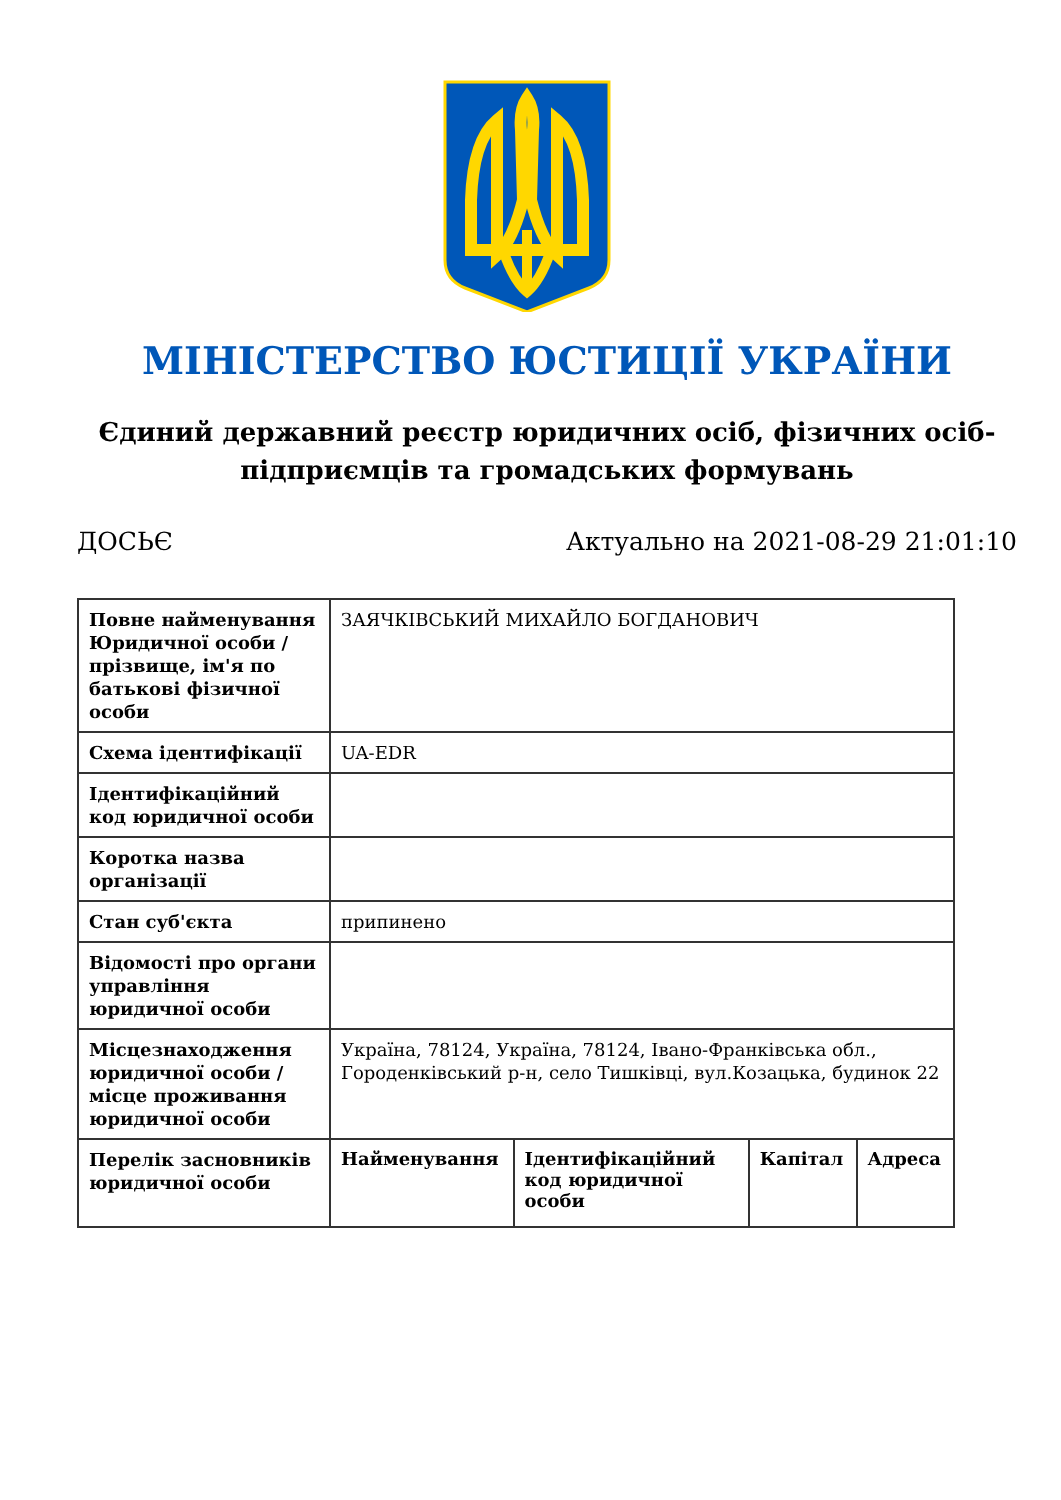МІНІСТЕРСТВО ЮСТИЦІЇ УКРАЇНИ
Єдиний державний реєстр юридичних осіб, фізичних осіб-підприємців та громадських формувань
ДОСЬЄ Актуально на 2021-08-29 21:01:10
| Повне найменування Юридичної особи / прізвище, ім'я по батькові фізичної особи | ЗАЯЧКІВСЬКИЙ МИХАЙЛО БОГДАНОВИЧ | | | |
| Схема ідентифікації | UA-EDR | | | |
| Ідентифікаційний код юридичної особи | | | | |
| Коротка назва організації | | | | |
| Стан суб'єкта | припинено | | | |
| Відомості про органи управління юридичної особи | | | | |
| Місцезнаходження юридичної особи / місце проживання юридичної особи | Україна, 78124, Україна, 78124, Івано-Франківська обл., Городенківський р-н, село Тишківці, вул.Козацька, будинок 22 | | | |
| Перелік засновників юридичної особи | Найменування | Ідентифікаційний код юридичної особи | Капітал | Адреса |